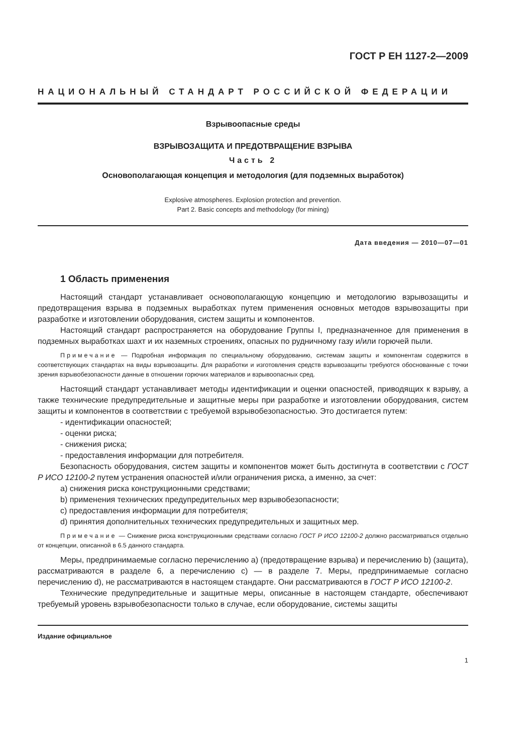ГОСТ Р ЕН 1127-2—2009
НАЦИОНАЛЬНЫЙ СТАНДАРТ РОССИЙСКОЙ ФЕДЕРАЦИИ
Взрывоопасные среды
ВЗРЫВОЗАЩИТА И ПРЕДОТВРАЩЕНИЕ ВЗРЫВА
Часть 2
Основополагающая концепция и методология (для подземных выработок)
Explosive atmospheres. Explosion protection and prevention.
Part 2. Basic concepts and methodology (for mining)
Дата введения — 2010—07—01
1 Область применения
Настоящий стандарт устанавливает основополагающую концепцию и методологию взрывозащиты и предотвращения взрыва в подземных выработках путем применения основных методов взрывозащиты при разработке и изготовлении оборудования, систем защиты и компонентов.
Настоящий стандарт распространяется на оборудование Группы I, предназначенное для применения в подземных выработках шахт и их наземных строениях, опасных по рудничному газу и/или горючей пыли.
Примечание — Подробная информация по специальному оборудованию, системам защиты и компонентам содержится в соответствующих стандартах на виды взрывозащиты. Для разработки и изготовления средств взрывозащиты требуются обоснованные с точки зрения взрывобезопасности данные в отношении горючих материалов и взрывоопасных сред.
Настоящий стандарт устанавливает методы идентификации и оценки опасностей, приводящих к взрыву, а также технические предупредительные и защитные меры при разработке и изготовлении оборудования, систем защиты и компонентов в соответствии с требуемой взрывобезопасностью. Это достигается путем:
- идентификации опасностей;
- оценки риска;
- снижения риска;
- предоставления информации для потребителя.
Безопасность оборудования, систем защиты и компонентов может быть достигнута в соответствии с ГОСТ Р ИСО 12100-2 путем устранения опасностей и/или ограничения риска, а именно, за счет:
a) снижения риска конструкционными средствами;
b) применения технических предупредительных мер взрывобезопасности;
c) предоставления информации для потребителя;
d) принятия дополнительных технических предупредительных и защитных мер.
Примечание — Снижение риска конструкционными средствами согласно ГОСТ Р ИСО 12100-2 должно рассматриваться отдельно от концепции, описанной в 6.5 данного стандарта.
Меры, предпринимаемые согласно перечислению a) (предотвращение взрыва) и перечислению b) (защита), рассматриваются в разделе 6, а перечислению c) — в разделе 7. Меры, предпринимаемые согласно перечислению d), не рассматриваются в настоящем стандарте. Они рассматриваются в ГОСТ Р ИСО 12100-2.
Технические предупредительные и защитные меры, описанные в настоящем стандарте, обеспечивают требуемый уровень взрывобезопасности только в случае, если оборудование, системы защиты
Издание официальное
1